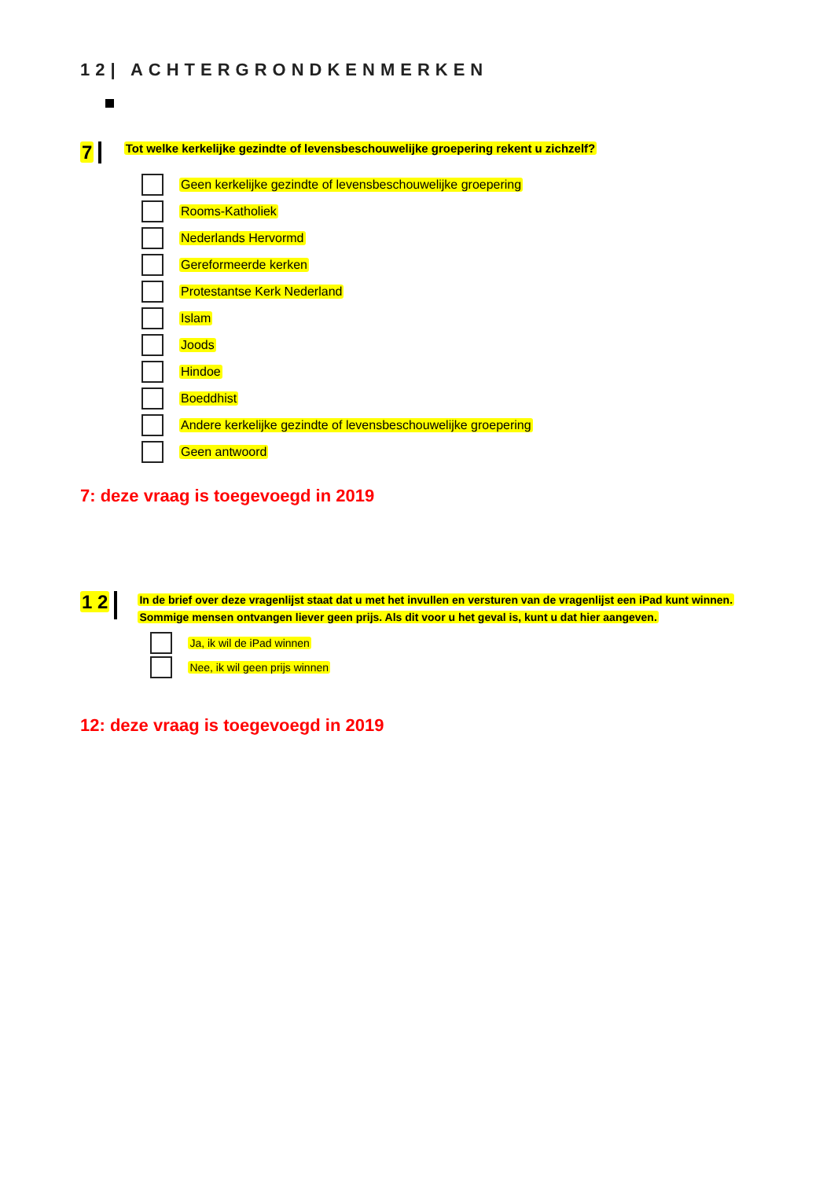12| ACHTERGRONDKENMERKEN
7 Tot welke kerkelijke gezindte of levensbeschouwelijke groepering rekent u zichzelf?
Geen kerkelijke gezindte of levensbeschouwelijke groepering
Rooms-Katholiek
Nederlands Hervormd
Gereformeerde kerken
Protestantse Kerk Nederland
Islam
Joods
Hindoe
Boeddhist
Andere kerkelijke gezindte of levensbeschouwelijke groepering
Geen antwoord
7: deze vraag is toegevoegd in 2019
1 2
In de brief over deze vragenlijst staat dat u met het invullen en versturen van de vragenlijst een iPad kunt winnen.
Sommige mensen ontvangen liever geen prijs. Als dit voor u het geval is, kunt u dat hier aangeven.
Ja, ik wil de iPad winnen
Nee, ik wil geen prijs winnen
12: deze vraag is toegevoegd in 2019